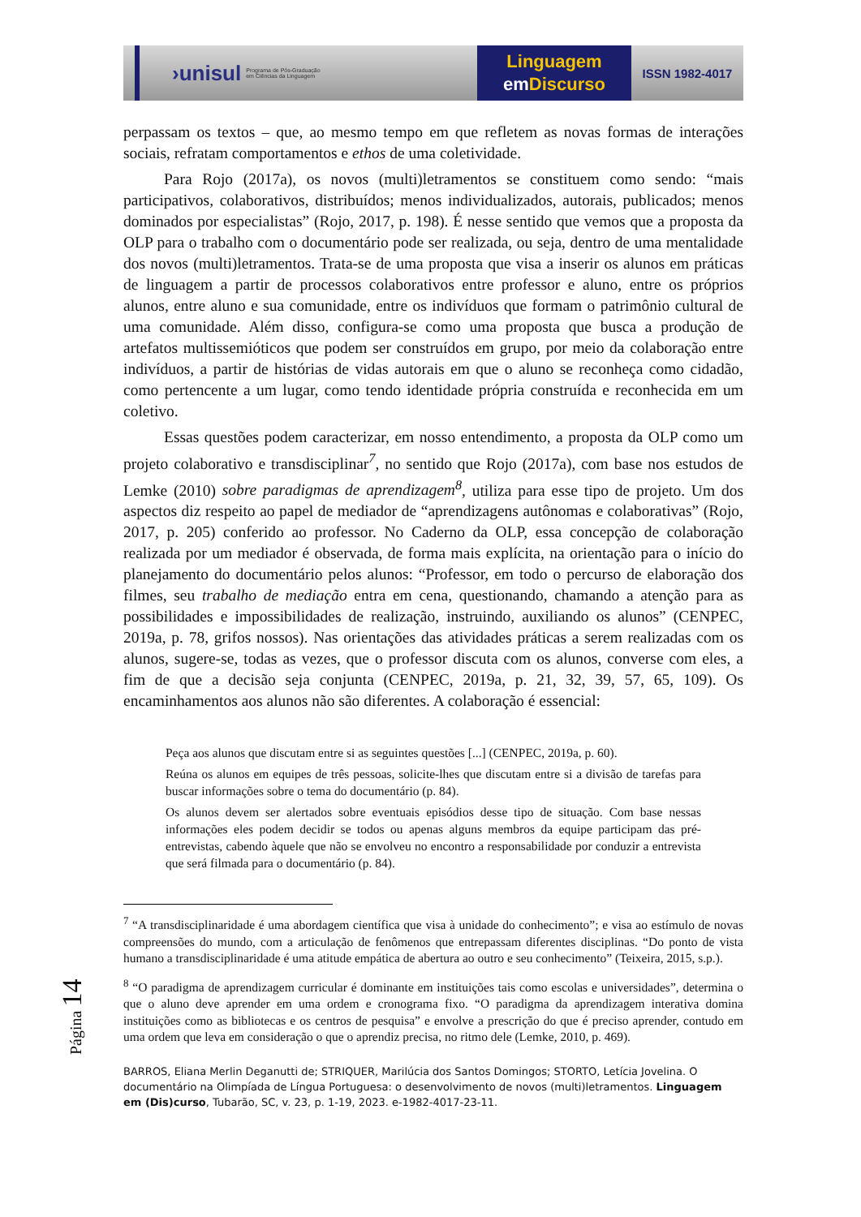›unisul
Programa de Pós-Graduação
em Ciências da Linguagem
Linguagem
em Discurso
ISSN 1982-4017
perpassam os textos – que, ao mesmo tempo em que refletem as novas formas de interações sociais, refratam comportamentos e ethos de uma coletividade.
Para Rojo (2017a), os novos (multi)letramentos se constituem como sendo: “mais participativos, colaborativos, distribuídos; menos individualizados, autorais, publicados; menos dominados por especialistas” (Rojo, 2017, p. 198). É nesse sentido que vemos que a proposta da OLP para o trabalho com o documentário pode ser realizada, ou seja, dentro de uma mentalidade dos novos (multi)letramentos. Trata-se de uma proposta que visa a inserir os alunos em práticas de linguagem a partir de processos colaborativos entre professor e aluno, entre os próprios alunos, entre aluno e sua comunidade, entre os indivíduos que formam o patrimônio cultural de uma comunidade. Além disso, configura-se como uma proposta que busca a produção de artefatos multissemióticos que podem ser construídos em grupo, por meio da colaboração entre indivíduos, a partir de histórias de vidas autorais em que o aluno se reconheça como cidadão, como pertencente a um lugar, como tendo identidade própria construída e reconhecida em um coletivo.
Essas questões podem caracterizar, em nosso entendimento, a proposta da OLP como um projeto colaborativo e transdisciplinar<sup>7</sup>, no sentido que Rojo (2017a), com base nos estudos de Lemke (2010) sobre paradigmas de aprendizagem<sup>8</sup>, utiliza para esse tipo de projeto. Um dos aspectos diz respeito ao papel de mediador de “aprendizagens autônomas e colaborativas” (Rojo, 2017, p. 205) conferido ao professor. No Caderno da OLP, essa concepção de colaboração realizada por um mediador é observada, de forma mais explícita, na orientação para o início do planejamento do documentário pelos alunos: “Professor, em todo o percurso de elaboração dos filmes, seu trabalho de mediação entra em cena, questionando, chamando a atenção para as possibilidades e impossibilidades de realização, instruindo, auxiliando os alunos” (CENPEC, 2019a, p. 78, grifos nossos). Nas orientações das atividades práticas a serem realizadas com os alunos, sugere-se, todas as vezes, que o professor discuta com os alunos, converse com eles, a fim de que a decisão seja conjunta (CENPEC, 2019a, p. 21, 32, 39, 57, 65, 109). Os encaminhamentos aos alunos não são diferentes. A colaboração é essencial:
Peça aos alunos que discutam entre si as seguintes questões [...] (CENPEC, 2019a, p. 60).
Reúna os alunos em equipes de três pessoas, solicite-lhes que discutam entre si a divisão de tarefas para buscar informações sobre o tema do documentário (p. 84).
Os alunos devem ser alertados sobre eventuais episódios desse tipo de situação. Com base nessas informações eles podem decidir se todos ou apenas alguns membros da equipe participam das pré-entrevistas, cabendo àquele que não se envolveu no encontro a responsabilidade por conduzir a entrevista que será filmada para o documentário (p. 84).
<sup>7</sup> “A transdisciplinaridade é uma abordagem científica que visa à unidade do conhecimento”; e visa ao estímulo de novas compreensões do mundo, com a articulação de fenômenos que entrepassam diferentes disciplinas. “Do ponto de vista humano a transdisciplinaridade é uma atitude empática de abertura ao outro e seu conhecimento” (Teixeira, 2015, s.p.).
<sup>8</sup> “O paradigma de aprendizagem curricular é dominante em instituições tais como escolas e universidades”, determina o que o aluno deve aprender em uma ordem e cronograma fixo. “O paradigma da aprendizagem interativa domina instituições como as bibliotecas e os centros de pesquisa” e envolve a prescrição do que é preciso aprender, contudo em uma ordem que leva em consideração o que o aprendiz precisa, no ritmo dele (Lemke, 2010, p. 469).
BARROS, Eliana Merlin Deganutti de; STRIQUER, Marilúcia dos Santos Domingos; STORTO, Letícia Jovelina. O documentário na Olimpíada de Língua Portuguesa: o desenvolvimento de novos (multi)letramentos. Linguagem em (Dis)curso, Tubarão, SC, v. 23, p. 1-19, 2023. e-1982-4017-23-11.
Página 14